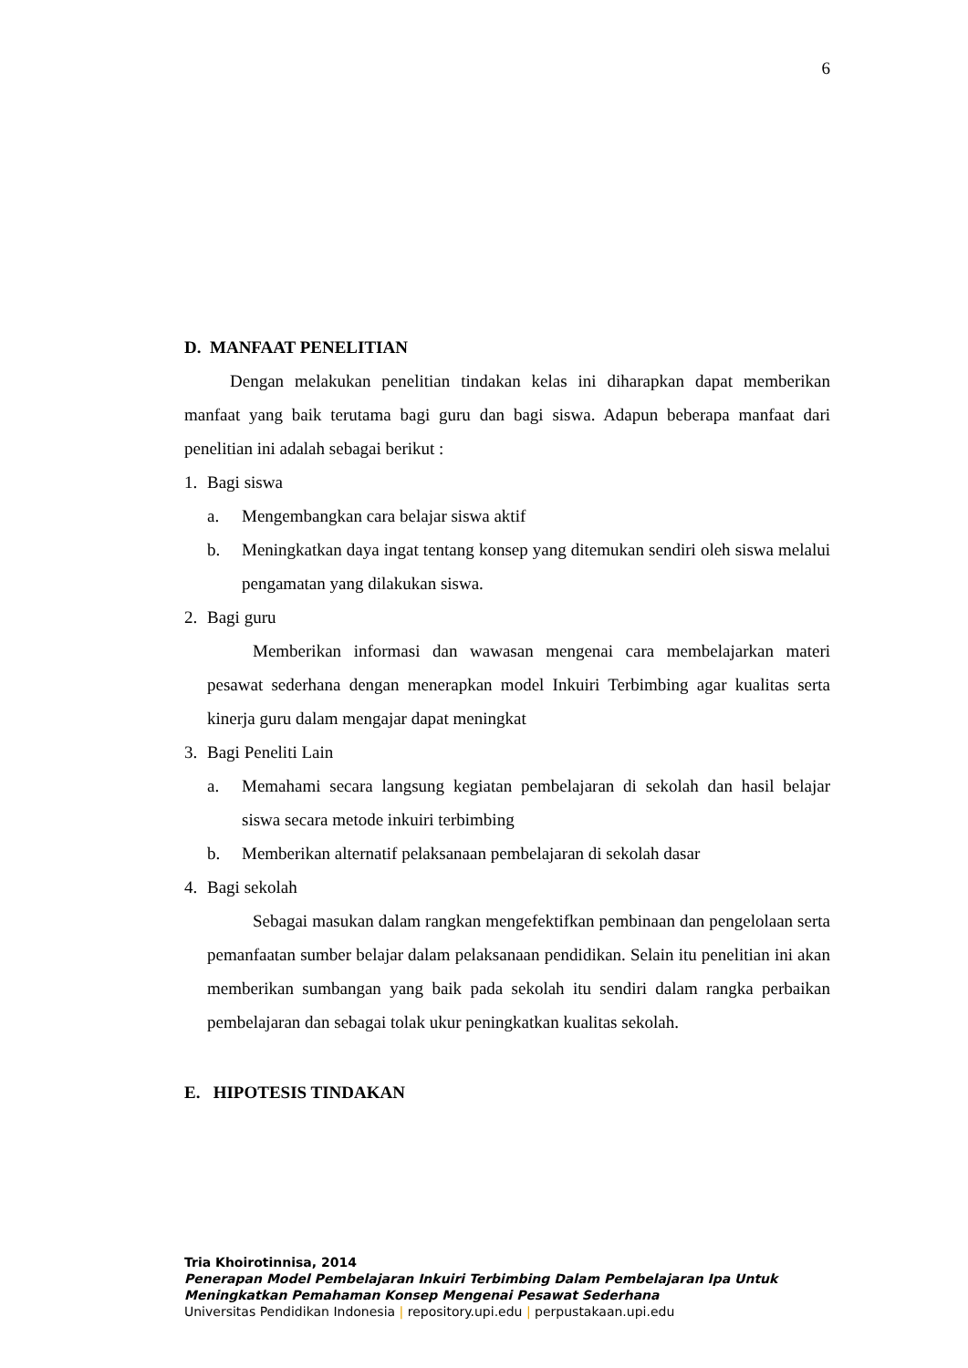6
D. MANFAAT PENELITIAN
Dengan melakukan penelitian tindakan kelas ini diharapkan dapat memberikan manfaat yang baik terutama bagi guru dan bagi siswa. Adapun beberapa manfaat dari penelitian ini adalah sebagai berikut :
1. Bagi siswa
a. Mengembangkan cara belajar siswa aktif
b. Meningkatkan daya ingat tentang konsep yang ditemukan sendiri oleh siswa melalui pengamatan yang dilakukan siswa.
2. Bagi guru
Memberikan informasi dan wawasan mengenai cara membelajarkan materi pesawat sederhana dengan menerapkan model Inkuiri Terbimbing agar kualitas serta kinerja guru dalam mengajar dapat meningkat
3. Bagi Peneliti Lain
a. Memahami secara langsung kegiatan pembelajaran di sekolah dan hasil belajar siswa secara metode inkuiri terbimbing
b. Memberikan alternatif pelaksanaan pembelajaran di sekolah dasar
4. Bagi sekolah
Sebagai masukan dalam rangkan mengefektifkan pembinaan dan pengelolaan serta pemanfaatan sumber belajar dalam pelaksanaan pendidikan. Selain itu penelitian ini akan memberikan sumbangan yang baik pada sekolah itu sendiri dalam rangka perbaikan pembelajaran dan sebagai tolak ukur peningkatkan kualitas sekolah.
E. HIPOTESIS TINDAKAN
Tria Khoirotinnisa, 2014
Penerapan Model Pembelajaran Inkuiri Terbimbing Dalam Pembelajaran Ipa Untuk
Meningkatkan Pemahaman Konsep Mengenai Pesawat Sederhana
Universitas Pendidikan Indonesia | repository.upi.edu | perpustakaan.upi.edu